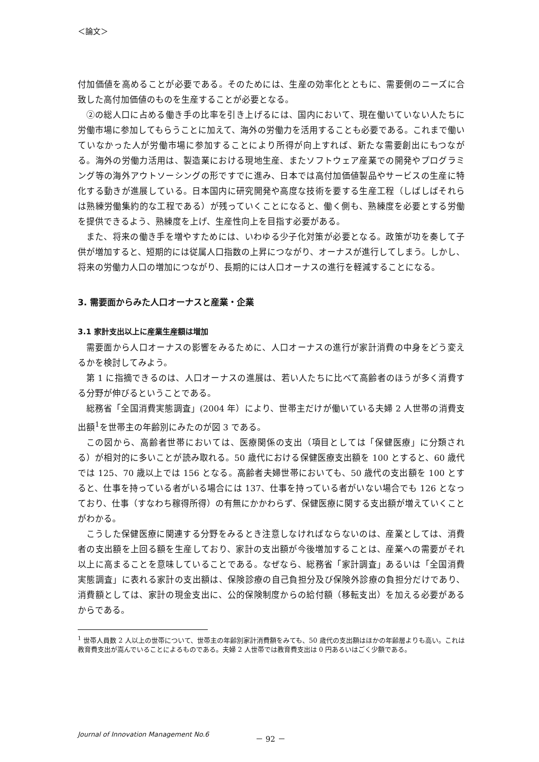＜論文＞
付加価値を高めることが必要である。そのためには、生産の効率化とともに、需要側のニーズに合致した高付加価値のものを生産することが必要となる。
②の総人口に占める働き手の比率を引き上げるには、国内において、現在働いていない人たちに労働市場に参加してもらうことに加えて、海外の労働力を活用することも必要である。これまで働いていなかった人が労働市場に参加することにより所得が向上すれば、新たな需要創出にもつながる。海外の労働力活用は、製造業における現地生産、またソフトウェア産業での開発やプログラミング等の海外アウトソーシングの形ですでに進み、日本では高付加価値製品やサービスの生産に特化する動きが進展している。日本国内に研究開発や高度な技術を要する生産工程（しばしばそれらは熟練労働集約的な工程である）が残っていくことになると、働く側も、熟練度を必要とする労働を提供できるよう、熟練度を上げ、生産性向上を目指す必要がある。
また、将来の働き手を増やすためには、いわゆる少子化対策が必要となる。政策が功を奏して子供が増加すると、短期的には従属人口指数の上昇につながり、オーナスが進行してしまう。しかし、将来の労働力人口の増加につながり、長期的には人口オーナスの進行を軽減することになる。
3. 需要面からみた人口オーナスと産業・企業
3.1 家計支出以上に産業生産額は増加
需要面から人口オーナスの影響をみるために、人口オーナスの進行が家計消費の中身をどう変えるかを検討してみよう。
第 1 に指摘できるのは、人口オーナスの進展は、若い人たちに比べて高齢者のほうが多く消費する分野が伸びるということである。
総務省「全国消費実態調査」(2004 年）により、世帯主だけが働いている夫婦 2 人世帯の消費支出額<sup>1</sup>を世帯主の年齢別にみたのが図 3 である。
この図から、高齢者世帯においては、医療関係の支出（項目としては「保健医療」に分類される）が相対的に多いことが読み取れる。50 歳代における保健医療支出額を 100 とすると、60 歳代では 125、70 歳以上では 156 となる。高齢者夫婦世帯においても、50 歳代の支出額を 100 とすると、仕事を持っている者がいる場合には 137、仕事を持っている者がいない場合でも 126 となっており、仕事（すなわち稼得所得）の有無にかかわらず、保健医療に関する支出額が増えていくことがわかる。
こうした保健医療に関連する分野をみるとき注意しなければならないのは、産業としては、消費者の支出額を上回る額を生産しており、家計の支出額が今後増加することは、産業への需要がそれ以上に高まることを意味していることである。なぜなら、総務省「家計調査」あるいは「全国消費実態調査」に表れる家計の支出額は、保険診療の自己負担分及び保険外診療の負担分だけであり、消費額としては、家計の現金支出に、公的保険制度からの給付額（移転支出）を加える必要があるからである。
<sup>1</sup> 世帯人員数 2 人以上の世帯について、世帯主の年齢別家計消費額をみても、50 歳代の支出額はほかの年齢層よりも高い。これは教育費支出が嵩んでいることによるものである。夫婦 2 人世帯では教育費支出は 0 円あるいはごく少額である。
Journal of Innovation Management No.6 － 92 －